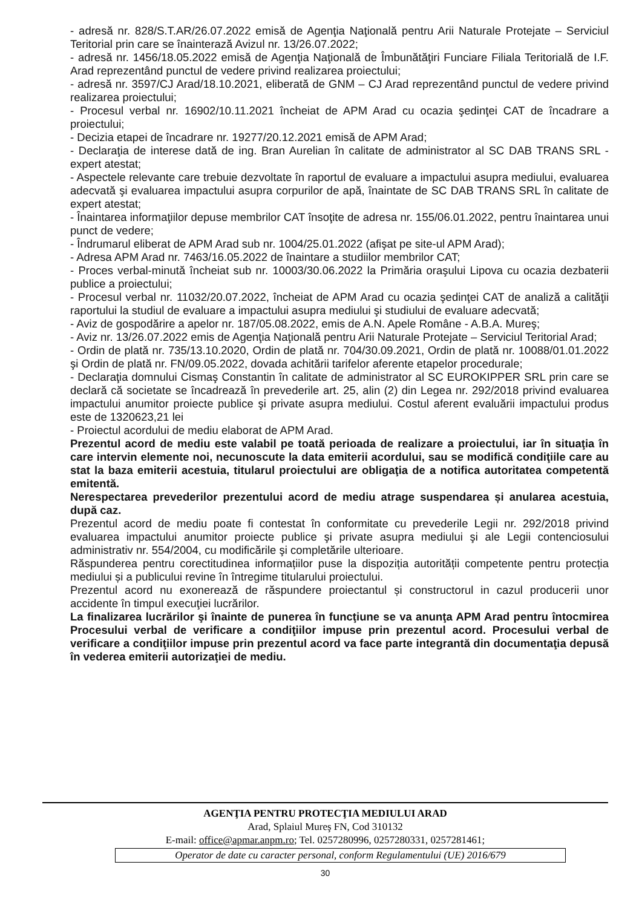- adresă nr. 828/S.T.AR/26.07.2022 emisă de Agenţia Naţională pentru Arii Naturale Protejate – Serviciul Teritorial prin care se înainterază Avizul nr. 13/26.07.2022;
- adresă nr. 1456/18.05.2022 emisă de Agenţia Naţională de Îmbunătăţiri Funciare Filiala Teritorială de I.F. Arad reprezentând punctul de vedere privind realizarea proiectului;
- adresă nr. 3597/CJ Arad/18.10.2021, eliberată de GNM – CJ Arad reprezentând punctul de vedere privind realizarea proiectului;
- Procesul verbal nr. 16902/10.11.2021 încheiat de APM Arad cu ocazia şedinţei CAT de încadrare a proiectului;
- Decizia etapei de încadrare nr. 19277/20.12.2021 emisă de APM Arad;
- Declaraţia de interese dată de ing. Bran Aurelian în calitate de administrator al SC DAB TRANS SRL - expert atestat;
- Aspectele relevante care trebuie dezvoltate în raportul de evaluare a impactului asupra mediului, evaluarea adecvată şi evaluarea impactului asupra corpurilor de apă, înaintate de SC DAB TRANS SRL în calitate de expert atestat;
- Înaintarea informaţiilor depuse membrilor CAT însoţite de adresa nr. 155/06.01.2022, pentru înaintarea unui punct de vedere;
- Îndrumarul eliberat de APM Arad sub nr. 1004/25.01.2022 (afişat pe site-ul APM Arad);
- Adresa APM Arad nr. 7463/16.05.2022 de înaintare a studiilor membrilor CAT;
- Proces verbal-minută încheiat sub nr. 10003/30.06.2022 la Primăria oraşului Lipova cu ocazia dezbaterii publice a proiectului;
- Procesul verbal nr. 11032/20.07.2022, încheiat de APM Arad cu ocazia şedinţei CAT de analiză a calităţii raportului la studiul de evaluare a impactului asupra mediului şi studiului de evaluare adecvată;
- Aviz de gospodărire a apelor nr. 187/05.08.2022, emis de A.N. Apele Române - A.B.A. Mureş;
- Aviz nr. 13/26.07.2022 emis de Agenţia Naţională pentru Arii Naturale Protejate – Serviciul Teritorial Arad;
- Ordin de plată nr. 735/13.10.2020, Ordin de plată nr. 704/30.09.2021, Ordin de plată nr. 10088/01.01.2022 şi Ordin de plată nr. FN/09.05.2022, dovada achitării tarifelor aferente etapelor procedurale;
- Declaraţia domnului Cismaş Constantin în calitate de administrator al SC EUROKIPPER SRL prin care se declară că societate se încadrează în prevederile art. 25, alin (2) din Legea nr. 292/2018 privind evaluarea impactului anumitor proiecte publice şi private asupra mediului. Costul aferent evaluării impactului produs este de 1320623,21 lei
- Proiectul acordului de mediu elaborat de APM Arad.
Prezentul acord de mediu este valabil pe toată perioada de realizare a proiectului, iar în situaţia în care intervin elemente noi, necunoscute la data emiterii acordului, sau se modifică condiţiile care au stat la baza emiterii acestuia, titularul proiectului are obligaţia de a notifica autoritatea competentă emitentă.
Nerespectarea prevederilor prezentului acord de mediu atrage suspendarea și anularea acestuia, după caz.
Prezentul acord de mediu poate fi contestat în conformitate cu prevederile Legii nr. 292/2018 privind evaluarea impactului anumitor proiecte publice şi private asupra mediului şi ale Legii contenciosului administrativ nr. 554/2004, cu modificările şi completările ulterioare.
Răspunderea pentru corectitudinea informațiilor puse la dispoziția autorității competente pentru protecția mediului și a publicului revine în întregime titularului proiectului.
Prezentul acord nu exonerează de răspundere proiectantul și constructorul in cazul producerii unor accidente în timpul execuţiei lucrărilor.
La finalizarea lucrărilor şi înainte de punerea în funcţiune se va anunţa APM Arad pentru întocmirea Procesului verbal de verificare a condiţiilor impuse prin prezentul acord. Procesului verbal de verificare a condiţiilor impuse prin prezentul acord va face parte integrantă din documentaţia depusă în vederea emiterii autorizaţiei de mediu.
AGENŢIA PENTRU PROTECŢIA MEDIULUI ARAD
Arad, Splaiul Mureş FN, Cod 310132
E-mail: office@apmar.anpm.ro; Tel. 0257280996, 0257280331, 0257281461;
Operator de date cu caracter personal, conform Regulamentului (UE) 2016/679
30